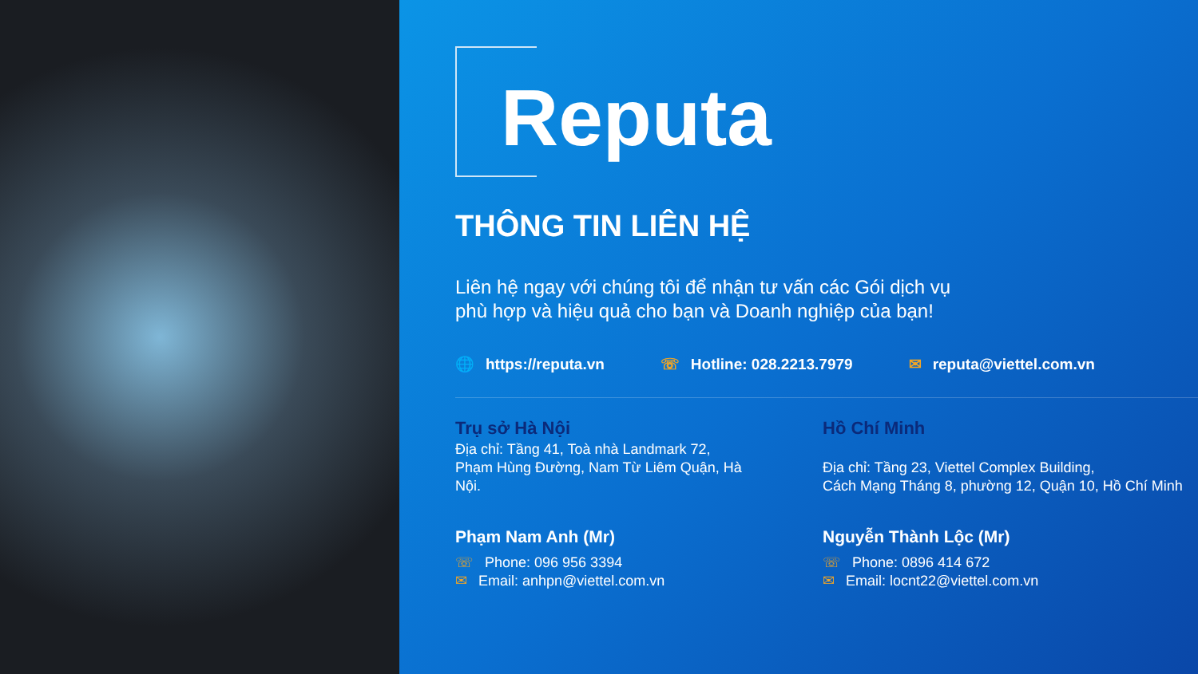Reputa
THÔNG TIN LIÊN HỆ
Liên hệ ngay với chúng tôi để nhận tư vấn các Gói dịch vụ
phù hợp và hiệu quả cho bạn và Doanh nghiệp của bạn!
🌐 https://reputa.vn ☏ Hotline: 028.2213.7979 ✉ reputa@viettel.com.vn
Trụ sở Hà Nội
Địa chỉ: Tầng 41, Toà nhà Landmark 72,
Phạm Hùng Đường, Nam Từ Liêm Quận, Hà
Nội.
Phạm Nam Anh (Mr)
☏ Phone: 096 956 3394
✉ Email: anhpn@viettel.com.vn
Hồ Chí Minh
Địa chỉ: Tầng 23, Viettel Complex Building,
Cách Mạng Tháng 8, phường 12, Quận 10, Hồ Chí Minh
Nguyễn Thành Lộc (Mr)
☏ Phone: 0896 414 672
✉ Email: locnt22@viettel.com.vn